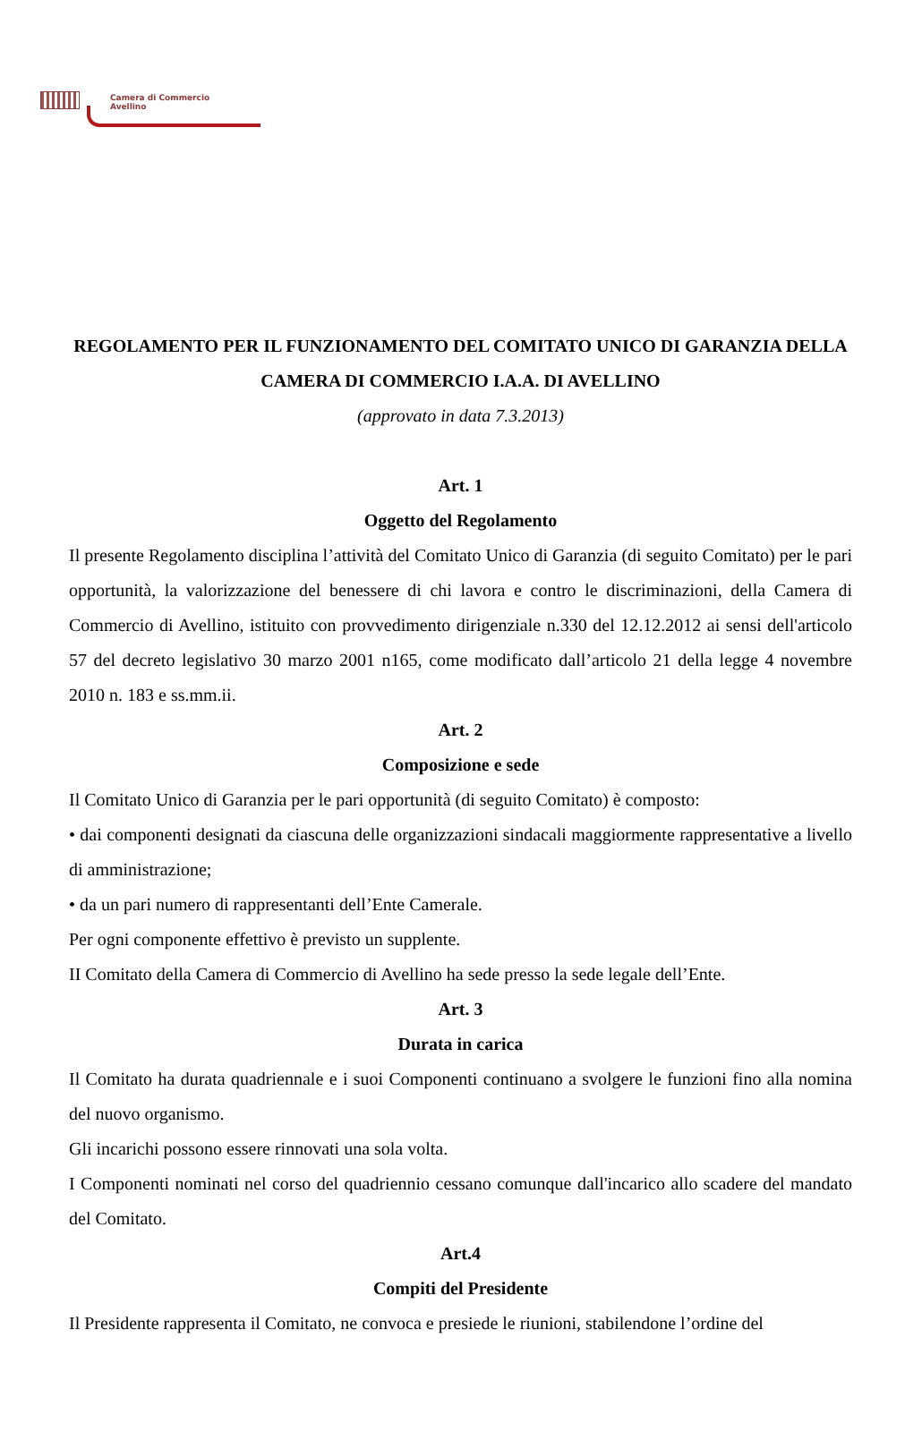Camera di Commercio
Avellino
REGOLAMENTO PER IL FUNZIONAMENTO DEL COMITATO UNICO DI GARANZIA DELLA CAMERA DI COMMERCIO I.A.A. DI AVELLINO
(approvato in data 7.3.2013)
Art. 1
Oggetto del Regolamento
Il presente Regolamento disciplina l’attività del Comitato Unico di Garanzia (di seguito Comitato) per le pari opportunità, la valorizzazione del benessere di chi lavora e contro le discriminazioni, della Camera di Commercio di Avellino, istituito con provvedimento dirigenziale n.330 del 12.12.2012 ai sensi dell'articolo 57 del decreto legislativo 30 marzo 2001 n165, come modificato dall’articolo 21 della legge 4 novembre 2010 n. 183 e ss.mm.ii.
Art. 2
Composizione e sede
Il Comitato Unico di Garanzia per le pari opportunità (di seguito Comitato) è composto:
• dai componenti designati da ciascuna delle organizzazioni sindacali maggiormente rappresentative a livello di amministrazione;
• da un pari numero di rappresentanti dell’Ente Camerale.
Per ogni componente effettivo è previsto un supplente.
II Comitato della Camera di Commercio di Avellino ha sede presso la sede legale dell’Ente.
Art. 3
Durata in carica
Il Comitato ha durata quadriennale e i suoi Componenti continuano a svolgere le funzioni fino alla nomina del nuovo organismo.
Gli incarichi possono essere rinnovati una sola volta.
I Componenti nominati nel corso del quadriennio cessano comunque dall'incarico allo scadere del mandato del Comitato.
Art.4
Compiti del Presidente
Il Presidente rappresenta il Comitato, ne convoca e presiede le riunioni, stabilendone l’ordine del